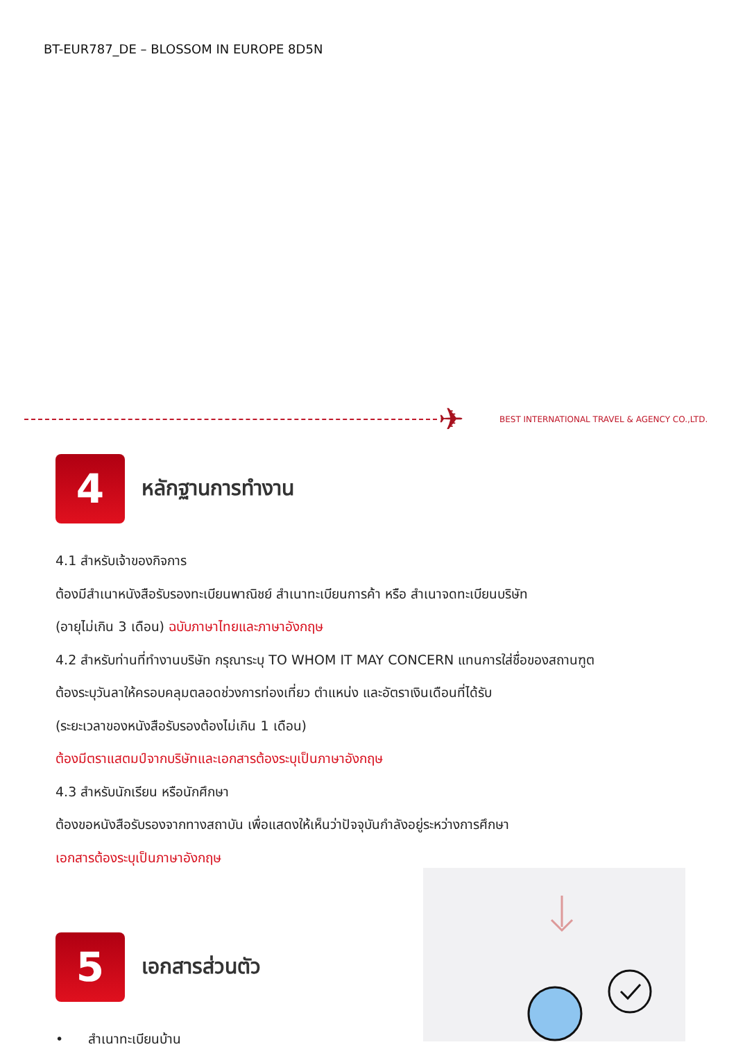BT-EUR787_DE – BLOSSOM IN EUROPE 8D5N
✈
BEST INTERNATIONAL TRAVEL & AGENCY CO.,LTD.
4
หลักฐานการทำงาน
4.1 สำหรับเจ้าของกิจการ
ต้องมีสำเนาหนังสือรับรองทะเบียนพาณิชย์ สำเนาทะเบียนการค้า หรือ สำเนาจดทะเบียนบริษัท
(อายุไม่เกิน 3 เดือน) ฉบับภาษาไทยและภาษาอังกฤษ
4.2 สำหรับท่านที่ทำงานบริษัท กรุณาระบุ TO WHOM IT MAY CONCERN แทนการใส่ชื่อของสถานฑูต
ต้องระบุวันลาให้ครอบคลุมตลอดช่วงการท่องเที่ยว ตำแหน่ง และอัตราเงินเดือนที่ได้รับ
(ระยะเวลาของหนังสือรับรองต้องไม่เกิน 1 เดือน)
ต้องมีตราแสตมป์จากบริษัทและเอกสารต้องระบุเป็นภาษาอังกฤษ
4.3 สำหรับนักเรียน หรือนักศึกษา
ต้องขอหนังสือรับรองจากทางสถาบัน เพื่อแสดงให้เห็นว่าปัจจุบันกำลังอยู่ระหว่างการศึกษา
เอกสารต้องระบุเป็นภาษาอังกฤษ
5
เอกสารส่วนตัว
• สำเนาทะเบียนบ้าน